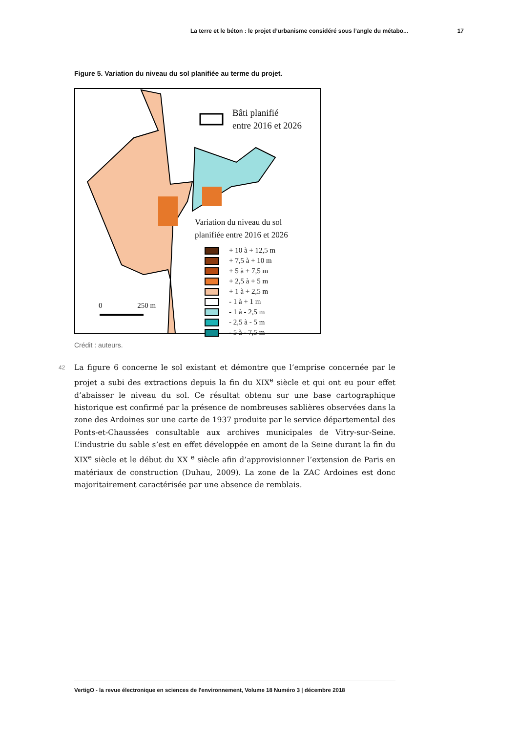La terre et le béton : le projet d’urbanisme considéré sous l’angle du métabo... 17
Figure 5. Variation du niveau du sol planifiée au terme du projet.
Bâti planifié
entre 2016 et 2026
0 250 m
Variation du niveau du sol
planifiée entre 2016 et 2026
+ 10 à + 12,5 m
+ 7,5 à + 10 m
+ 5 à + 7,5 m
+ 2,5 à + 5 m
+ 1 à + 2,5 m
- 1 à + 1 m
- 1 à - 2,5 m
- 2,5 à - 5 m
- 5 à - 7,5 m
Crédit : auteurs.
42
La figure 6 concerne le sol existant et démontre que l’emprise concernée par le projet a subi des extractions depuis la fin du XIX<sup>e</sup> siècle et qui ont eu pour effet d’abaisser le niveau du sol. Ce résultat obtenu sur une base cartographique historique est confirmé par la présence de nombreuses sablières observées dans la zone des Ardoines sur une carte de 1937 produite par le service départemental des Ponts-et-Chaussées consultable aux archives municipales de Vitry-sur-Seine. L’industrie du sable s’est en effet développée en amont de la Seine durant la fin du XIX<sup>e</sup> siècle et le début du XX <sup>e</sup> siècle afin d’approvisionner l’extension de Paris en matériaux de construction (Duhau, 2009). La zone de la ZAC Ardoines est donc majoritairement caractérisée par une absence de remblais.
VertigO - la revue électronique en sciences de l'environnement, Volume 18 Numéro 3 | décembre 2018